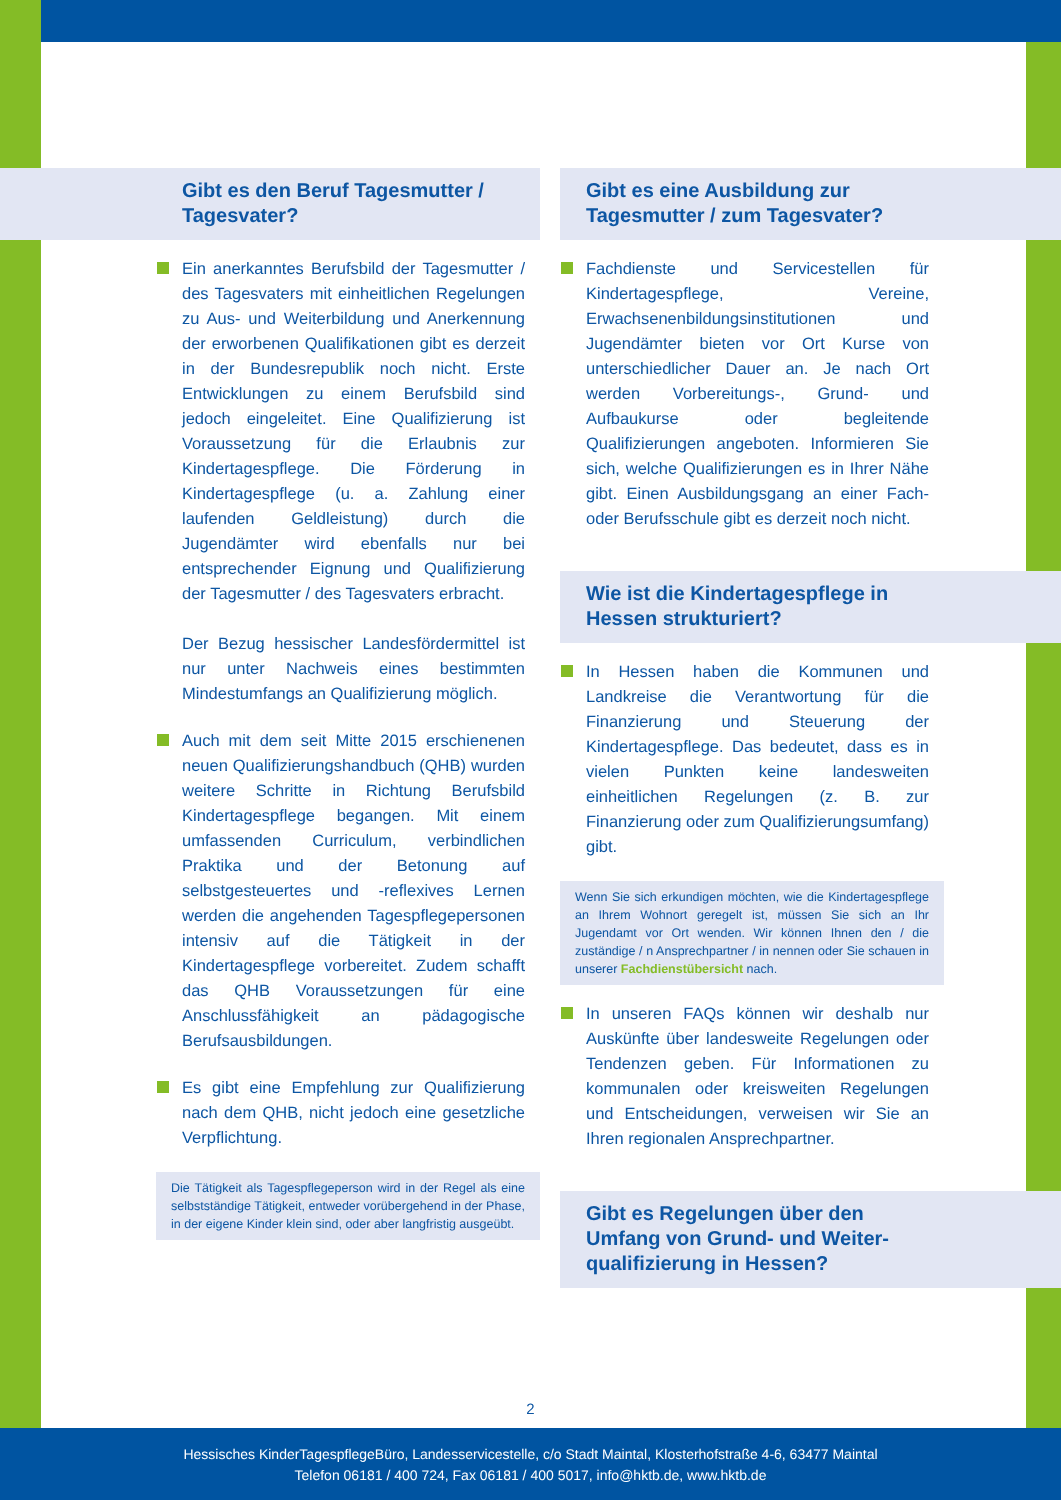Gibt es den Beruf Tagesmutter /
Tagesvater?
Ein anerkanntes Berufsbild der Tagesmutter / des Tagesvaters mit einheitlichen Regelungen zu Aus- und Weiterbildung und Anerkennung der erworbenen Qualifikationen gibt es derzeit in der Bundesrepublik noch nicht. Erste Entwicklungen zu einem Berufsbild sind jedoch eingeleitet. Eine Qualifizierung ist Voraussetzung für die Erlaubnis zur Kindertagespflege. Die Förderung in Kindertagespflege (u. a. Zahlung einer laufenden Geldleistung) durch die Jugendämter wird ebenfalls nur bei entsprechender Eignung und Qualifizierung der Tagesmutter / des Tagesvaters erbracht.
Der Bezug hessischer Landesfördermittel ist nur unter Nachweis eines bestimmten Mindestumfangs an Qualifizierung möglich.
Auch mit dem seit Mitte 2015 erschienenen neuen Qualifizierungshandbuch (QHB) wurden weitere Schritte in Richtung Berufsbild Kindertagespflege begangen. Mit einem umfassenden Curriculum, verbindlichen Praktika und der Betonung auf selbstgesteuertes und -reflexives Lernen werden die angehenden Tagespflegepersonen intensiv auf die Tätigkeit in der Kindertagespflege vorbereitet. Zudem schafft das QHB Voraussetzungen für eine Anschlussfähigkeit an pädagogische Berufsausbildungen.
Es gibt eine Empfehlung zur Qualifizierung nach dem QHB, nicht jedoch eine gesetzliche Verpflichtung.
Die Tätigkeit als Tagespflegeperson wird in der Regel als eine selbstständige Tätigkeit, entweder vorübergehend in der Phase, in der eigene Kinder klein sind, oder aber langfristig ausgeübt.
Gibt es eine Ausbildung zur
Tagesmutter / zum Tagesvater?
Fachdienste und Servicestellen für Kindertagespflege, Vereine, Erwachsenenbildungsinstitutionen und Jugendämter bieten vor Ort Kurse von unterschiedlicher Dauer an. Je nach Ort werden Vorbereitungs-, Grund- und Aufbaukurse oder begleitende Qualifizierungen angeboten. Informieren Sie sich, welche Qualifizierungen es in Ihrer Nähe gibt. Einen Ausbildungsgang an einer Fach- oder Berufsschule gibt es derzeit noch nicht.
Wie ist die Kindertagespflege in
Hessen strukturiert?
In Hessen haben die Kommunen und Landkreise die Verantwortung für die Finanzierung und Steuerung der Kindertagespflege. Das bedeutet, dass es in vielen Punkten keine landesweiten einheitlichen Regelungen (z. B. zur Finanzierung oder zum Qualifizierungsumfang) gibt.
Wenn Sie sich erkundigen möchten, wie die Kindertagespflege an Ihrem Wohnort geregelt ist, müssen Sie sich an Ihr Jugendamt vor Ort wenden. Wir können Ihnen den / die zuständige / n Ansprechpartner / in nennen oder Sie schauen in unserer Fachdienstübersicht nach.
In unseren FAQs können wir deshalb nur Auskünfte über landesweite Regelungen oder Tendenzen geben. Für Informationen zu kommunalen oder kreisweiten Regelungen und Entscheidungen, verweisen wir Sie an Ihren regionalen Ansprechpartner.
Gibt es Regelungen über den
Umfang von Grund- und Weiter-
qualifizierung in Hessen?
2
Hessisches KinderTagespflegeBüro, Landesservicestelle, c/o Stadt Maintal, Klosterhofstraße 4-6, 63477 Maintal
Telefon 06181 / 400 724, Fax 06181 / 400 5017, info@hktb.de, www.hktb.de